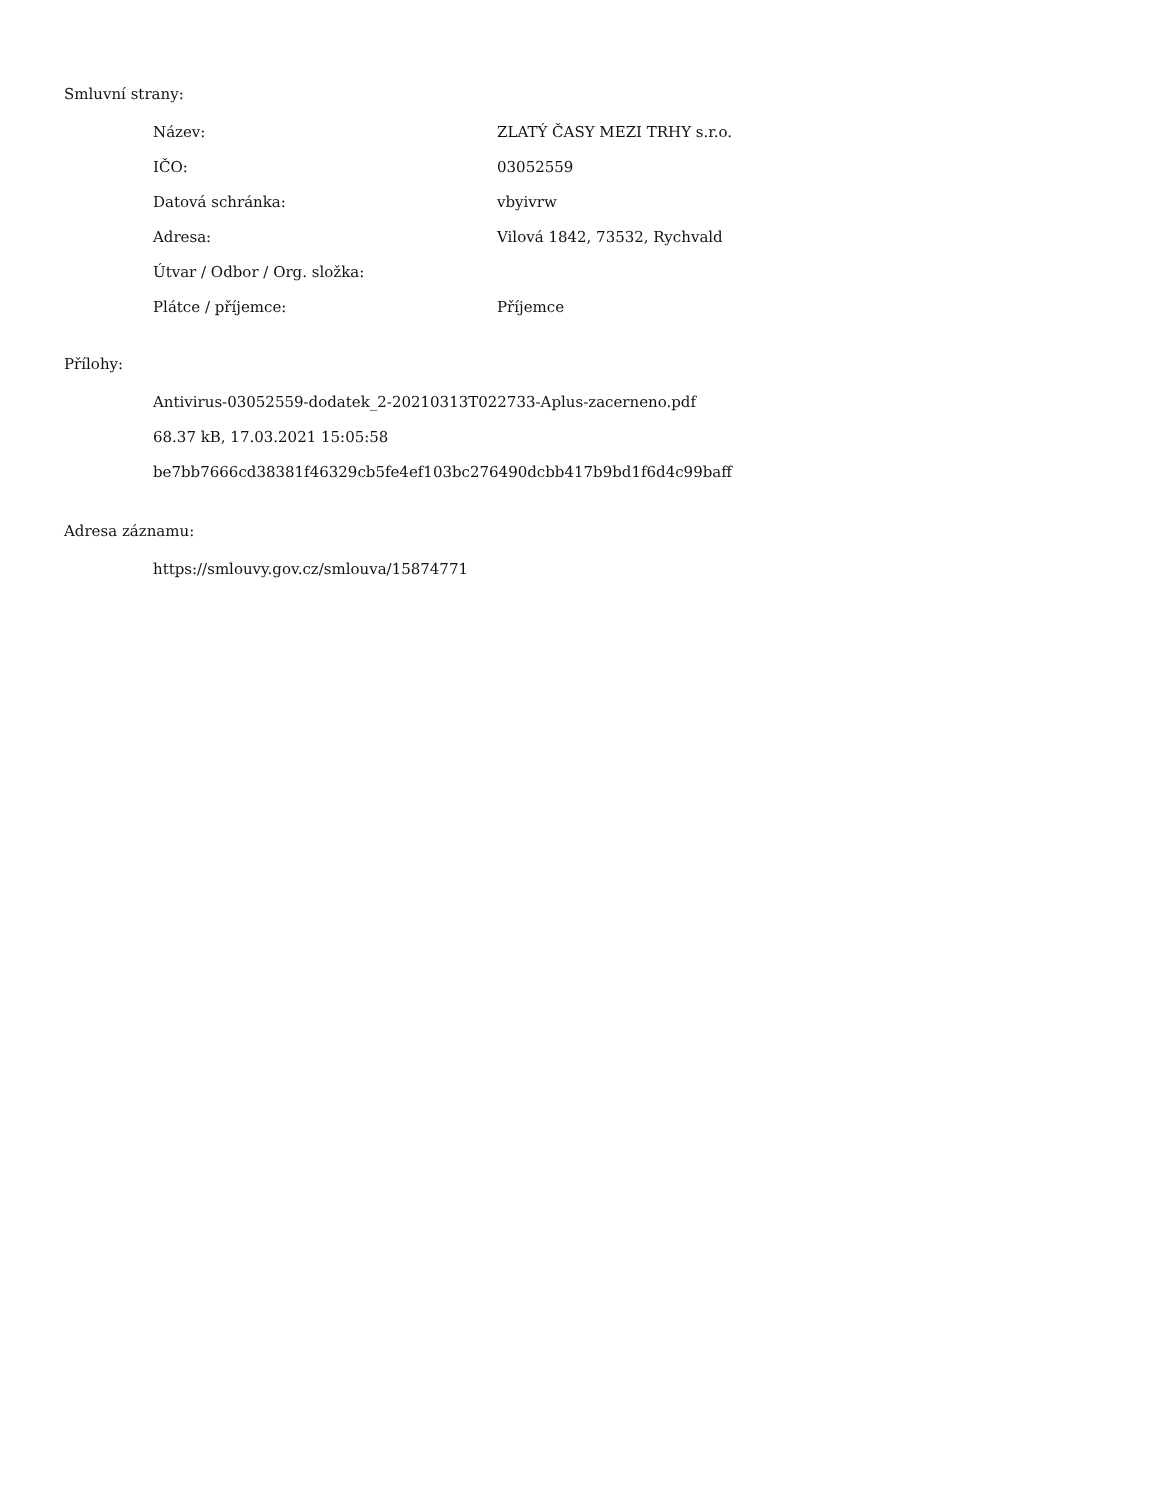Smluvní strany:
| Název: | ZLATÝ ČASY MEZI TRHY s.r.o. |
| IČO: | 03052559 |
| Datová schránka: | vbyivrw |
| Adresa: | Vilová 1842, 73532, Rychvald |
| Útvar / Odbor / Org. složka: | |
| Plátce / příjemce: | Příjemce |
Přílohy:
Antivirus-03052559-dodatek_2-20210313T022733-Aplus-zacerneno.pdf
68.37 kB, 17.03.2021 15:05:58
be7bb7666cd38381f46329cb5fe4ef103bc276490dcbb417b9bd1f6d4c99baff
Adresa záznamu:
https://smlouvy.gov.cz/smlouva/15874771